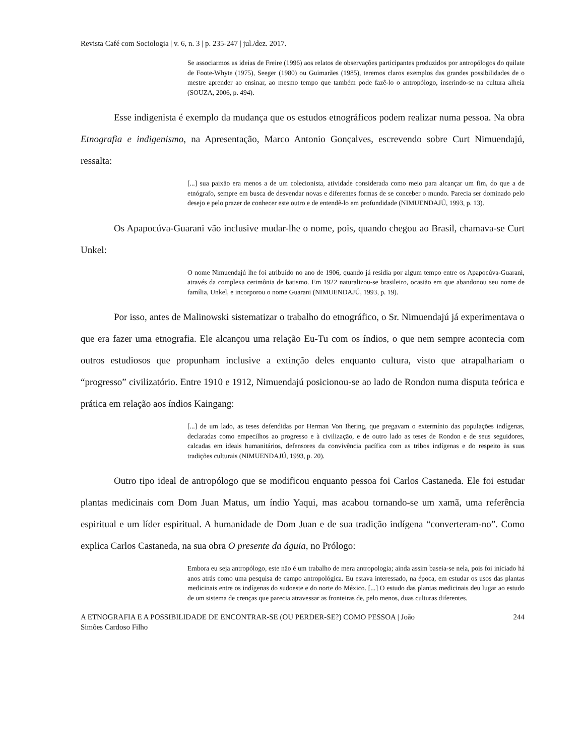Revista Café com Sociologia | v. 6, n. 3 | p. 235-247 | jul./dez. 2017.
Se associarmos as ideias de Freire (1996) aos relatos de observações participantes produzidos por antropólogos do quilate de Foote-Whyte (1975), Seeger (1980) ou Guimarães (1985), teremos claros exemplos das grandes possibilidades de o mestre aprender ao ensinar, ao mesmo tempo que também pode fazê-lo o antropólogo, inserindo-se na cultura alheia (SOUZA, 2006, p. 494).
Esse indigenista é exemplo da mudança que os estudos etnográficos podem realizar numa pessoa. Na obra Etnografia e indigenismo, na Apresentação, Marco Antonio Gonçalves, escrevendo sobre Curt Nimuendajú, ressalta:
[...] sua paixão era menos a de um colecionista, atividade considerada como meio para alcançar um fim, do que a de etnógrafo, sempre em busca de desvendar novas e diferentes formas de se conceber o mundo. Parecia ser dominado pelo desejo e pelo prazer de conhecer este outro e de entendê-lo em profundidade (NIMUENDAJÚ, 1993, p. 13).
Os Apapocúva-Guarani vão inclusive mudar-lhe o nome, pois, quando chegou ao Brasil, chamava-se Curt Unkel:
O nome Nimuendajú lhe foi atribuído no ano de 1906, quando já residia por algum tempo entre os Apapocúva-Guarani, através da complexa cerimônia de batismo. Em 1922 naturalizou-se brasileiro, ocasião em que abandonou seu nome de família, Unkel, e incorporou o nome Guarani (NIMUENDAJÚ, 1993, p. 19).
Por isso, antes de Malinowski sistematizar o trabalho do etnográfico, o Sr. Nimuendajú já experimentava o que era fazer uma etnografia. Ele alcançou uma relação Eu-Tu com os índios, o que nem sempre acontecia com outros estudiosos que propunham inclusive a extinção deles enquanto cultura, visto que atrapalhariam o “progresso” civilizatório. Entre 1910 e 1912, Nimuendajú posicionou-se ao lado de Rondon numa disputa teórica e prática em relação aos índios Kaingang:
[...] de um lado, as teses defendidas por Herman Von Ihering, que pregavam o extermínio das populações indígenas, declaradas como empecilhos ao progresso e à civilização, e de outro lado as teses de Rondon e de seus seguidores, calcadas em ideais humanitários, defensores da convivência pacífica com as tribos indígenas e do respeito às suas tradições culturais (NIMUENDAJÚ, 1993, p. 20).
Outro tipo ideal de antropólogo que se modificou enquanto pessoa foi Carlos Castaneda. Ele foi estudar plantas medicinais com Dom Juan Matus, um índio Yaqui, mas acabou tornando-se um xamã, uma referência espiritual e um líder espiritual. A humanidade de Dom Juan e de sua tradição indígena “converteram-no”. Como explica Carlos Castaneda, na sua obra O presente da águia, no Prólogo:
Embora eu seja antropólogo, este não é um trabalho de mera antropologia; ainda assim baseia-se nela, pois foi iniciado há anos atrás como uma pesquisa de campo antropológica. Eu estava interessado, na época, em estudar os usos das plantas medicinais entre os indígenas do sudoeste e do norte do México. [...] O estudo das plantas medicinais deu lugar ao estudo de um sistema de crenças que parecia atravessar as fronteiras de, pelo menos, duas culturas diferentes.
A ETNOGRAFIA E A POSSIBILIDADE DE ENCONTRAR-SE (OU PERDER-SE?) COMO PESSOA | João
Simões Cardoso Filho 244